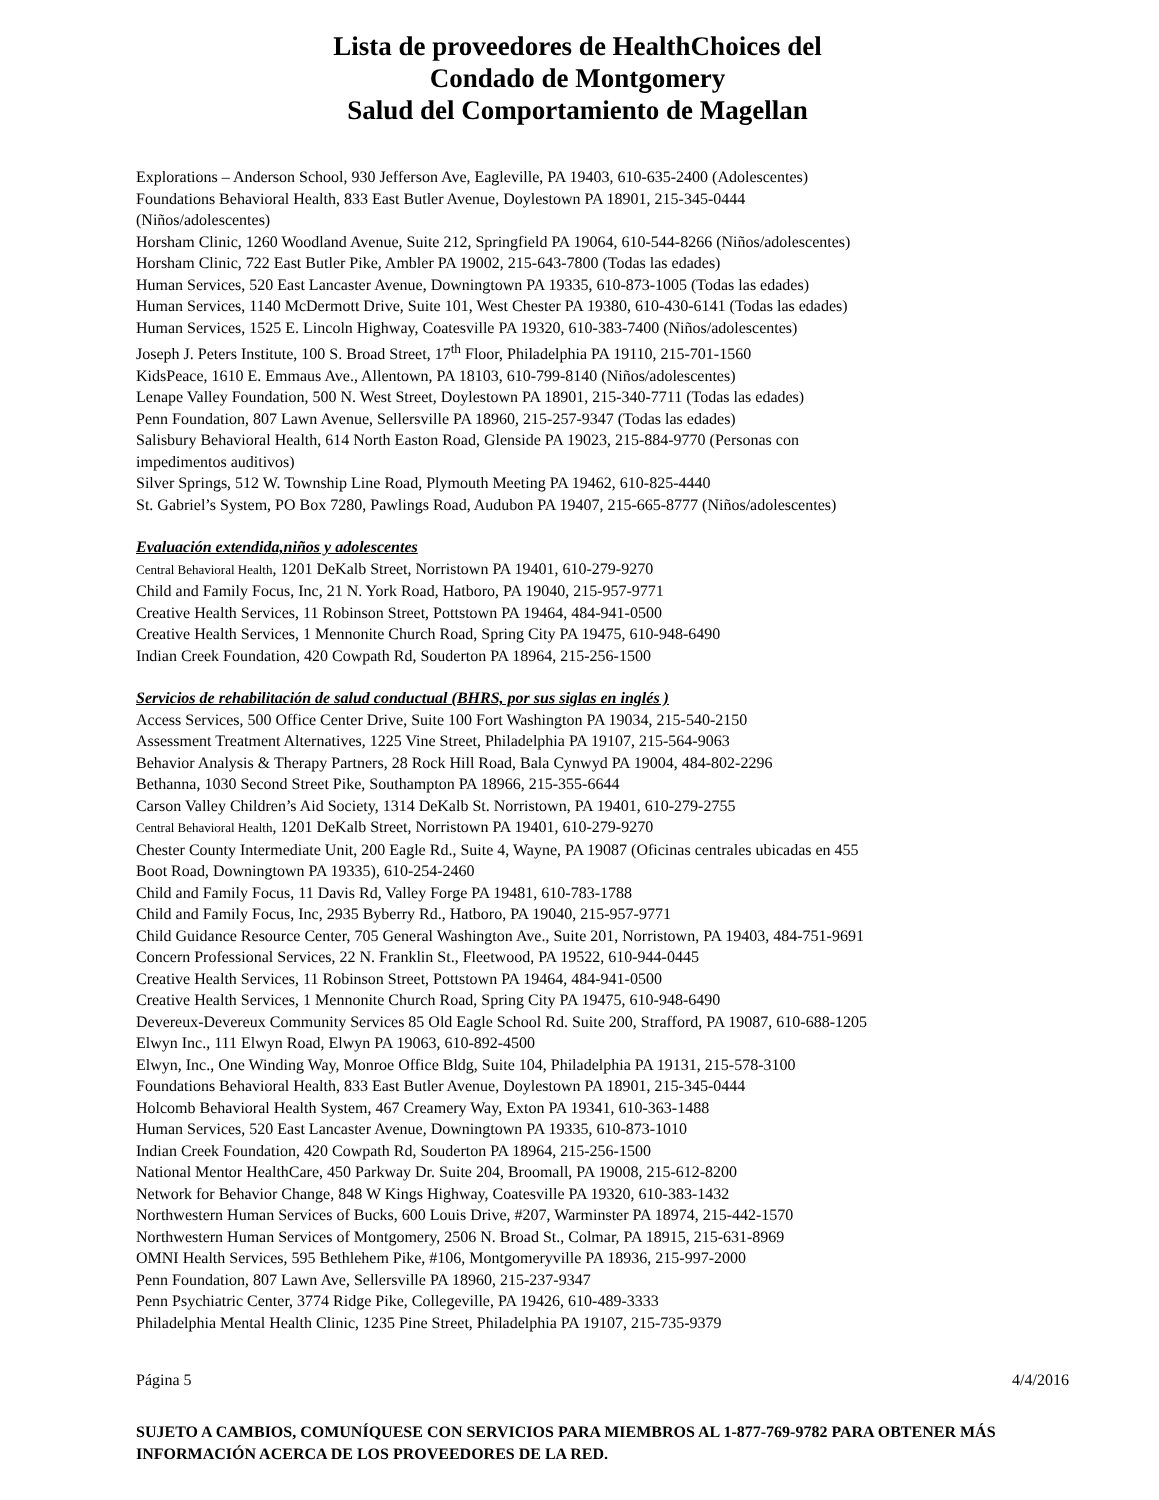Lista de proveedores de HealthChoices del
Condado de Montgomery
Salud del Comportamiento de Magellan
Explorations – Anderson School, 930 Jefferson Ave, Eagleville, PA 19403, 610-635-2400 (Adolescentes)
Foundations Behavioral Health, 833 East Butler Avenue, Doylestown PA 18901, 215-345-0444
(Niños/adolescentes)
Horsham Clinic, 1260 Woodland Avenue, Suite 212, Springfield PA 19064, 610-544-8266 (Niños/adolescentes)
Horsham Clinic, 722 East Butler Pike, Ambler PA 19002, 215-643-7800 (Todas las edades)
Human Services, 520 East Lancaster Avenue, Downingtown PA 19335, 610-873-1005 (Todas las edades)
Human Services, 1140 McDermott Drive, Suite 101, West Chester PA 19380, 610-430-6141 (Todas las edades)
Human Services, 1525 E. Lincoln Highway, Coatesville PA 19320, 610-383-7400 (Niños/adolescentes)
Joseph J. Peters Institute, 100 S. Broad Street, 17<sup>th</sup> Floor, Philadelphia PA 19110, 215-701-1560
KidsPeace, 1610 E. Emmaus Ave., Allentown, PA 18103, 610-799-8140 (Niños/adolescentes)
Lenape Valley Foundation, 500 N. West Street, Doylestown PA 18901, 215-340-7711 (Todas las edades)
Penn Foundation, 807 Lawn Avenue, Sellersville PA 18960, 215-257-9347 (Todas las edades)
Salisbury Behavioral Health, 614 North Easton Road, Glenside PA 19023, 215-884-9770 (Personas con
impedimentos auditivos)
Silver Springs, 512 W. Township Line Road, Plymouth Meeting PA 19462, 610-825-4440
St. Gabriel’s System, PO Box 7280, Pawlings Road, Audubon PA 19407, 215-665-8777 (Niños/adolescentes)
Evaluación extendida,niños y adolescentes
Central Behavioral Health, 1201 DeKalb Street, Norristown PA 19401, 610-279-9270
Child and Family Focus, Inc, 21 N. York Road, Hatboro, PA 19040, 215-957-9771
Creative Health Services, 11 Robinson Street, Pottstown PA 19464, 484-941-0500
Creative Health Services, 1 Mennonite Church Road, Spring City PA 19475, 610-948-6490
Indian Creek Foundation, 420 Cowpath Rd, Souderton PA 18964, 215-256-1500
Servicios de rehabilitación de salud conductual (BHRS, por sus siglas en inglés )
Access Services, 500 Office Center Drive, Suite 100 Fort Washington PA 19034, 215-540-2150
Assessment Treatment Alternatives, 1225 Vine Street, Philadelphia PA 19107, 215-564-9063
Behavior Analysis & Therapy Partners, 28 Rock Hill Road, Bala Cynwyd PA 19004, 484-802-2296
Bethanna, 1030 Second Street Pike, Southampton PA 18966, 215-355-6644
Carson Valley Children’s Aid Society, 1314 DeKalb St. Norristown, PA 19401, 610-279-2755
Central Behavioral Health, 1201 DeKalb Street, Norristown PA 19401, 610-279-9270
Chester County Intermediate Unit, 200 Eagle Rd., Suite 4, Wayne, PA 19087 (Oficinas centrales ubicadas en 455
Boot Road, Downingtown PA 19335), 610-254-2460
Child and Family Focus, 11 Davis Rd, Valley Forge PA 19481, 610-783-1788
Child and Family Focus, Inc, 2935 Byberry Rd., Hatboro, PA 19040, 215-957-9771
Child Guidance Resource Center, 705 General Washington Ave., Suite 201, Norristown, PA 19403, 484-751-9691
Concern Professional Services, 22 N. Franklin St., Fleetwood, PA 19522, 610-944-0445
Creative Health Services, 11 Robinson Street, Pottstown PA 19464, 484-941-0500
Creative Health Services, 1 Mennonite Church Road, Spring City PA 19475, 610-948-6490
Devereux-Devereux Community Services 85 Old Eagle School Rd. Suite 200, Strafford, PA 19087, 610-688-1205
Elwyn Inc., 111 Elwyn Road, Elwyn PA 19063, 610-892-4500
Elwyn, Inc., One Winding Way, Monroe Office Bldg, Suite 104, Philadelphia PA 19131, 215-578-3100
Foundations Behavioral Health, 833 East Butler Avenue, Doylestown PA 18901, 215-345-0444
Holcomb Behavioral Health System, 467 Creamery Way, Exton PA 19341, 610-363-1488
Human Services, 520 East Lancaster Avenue, Downingtown PA 19335, 610-873-1010
Indian Creek Foundation, 420 Cowpath Rd, Souderton PA 18964, 215-256-1500
National Mentor HealthCare, 450 Parkway Dr. Suite 204, Broomall, PA 19008, 215-612-8200
Network for Behavior Change, 848 W Kings Highway, Coatesville PA 19320, 610-383-1432
Northwestern Human Services of Bucks, 600 Louis Drive, #207, Warminster PA 18974, 215-442-1570
Northwestern Human Services of Montgomery, 2506 N. Broad St., Colmar, PA 18915, 215-631-8969
OMNI Health Services, 595 Bethlehem Pike, #106, Montgomeryville PA 18936, 215-997-2000
Penn Foundation, 807 Lawn Ave, Sellersville PA 18960, 215-237-9347
Penn Psychiatric Center, 3774 Ridge Pike, Collegeville, PA 19426, 610-489-3333
Philadelphia Mental Health Clinic, 1235 Pine Street, Philadelphia PA 19107, 215-735-9379
Página 5 4/4/2016
SUJETO A CAMBIOS, COMUNÍQUESE CON SERVICIOS PARA MIEMBROS AL 1-877-769-9782 PARA OBTENER MÁS INFORMACIÓN ACERCA DE LOS PROVEEDORES DE LA RED.